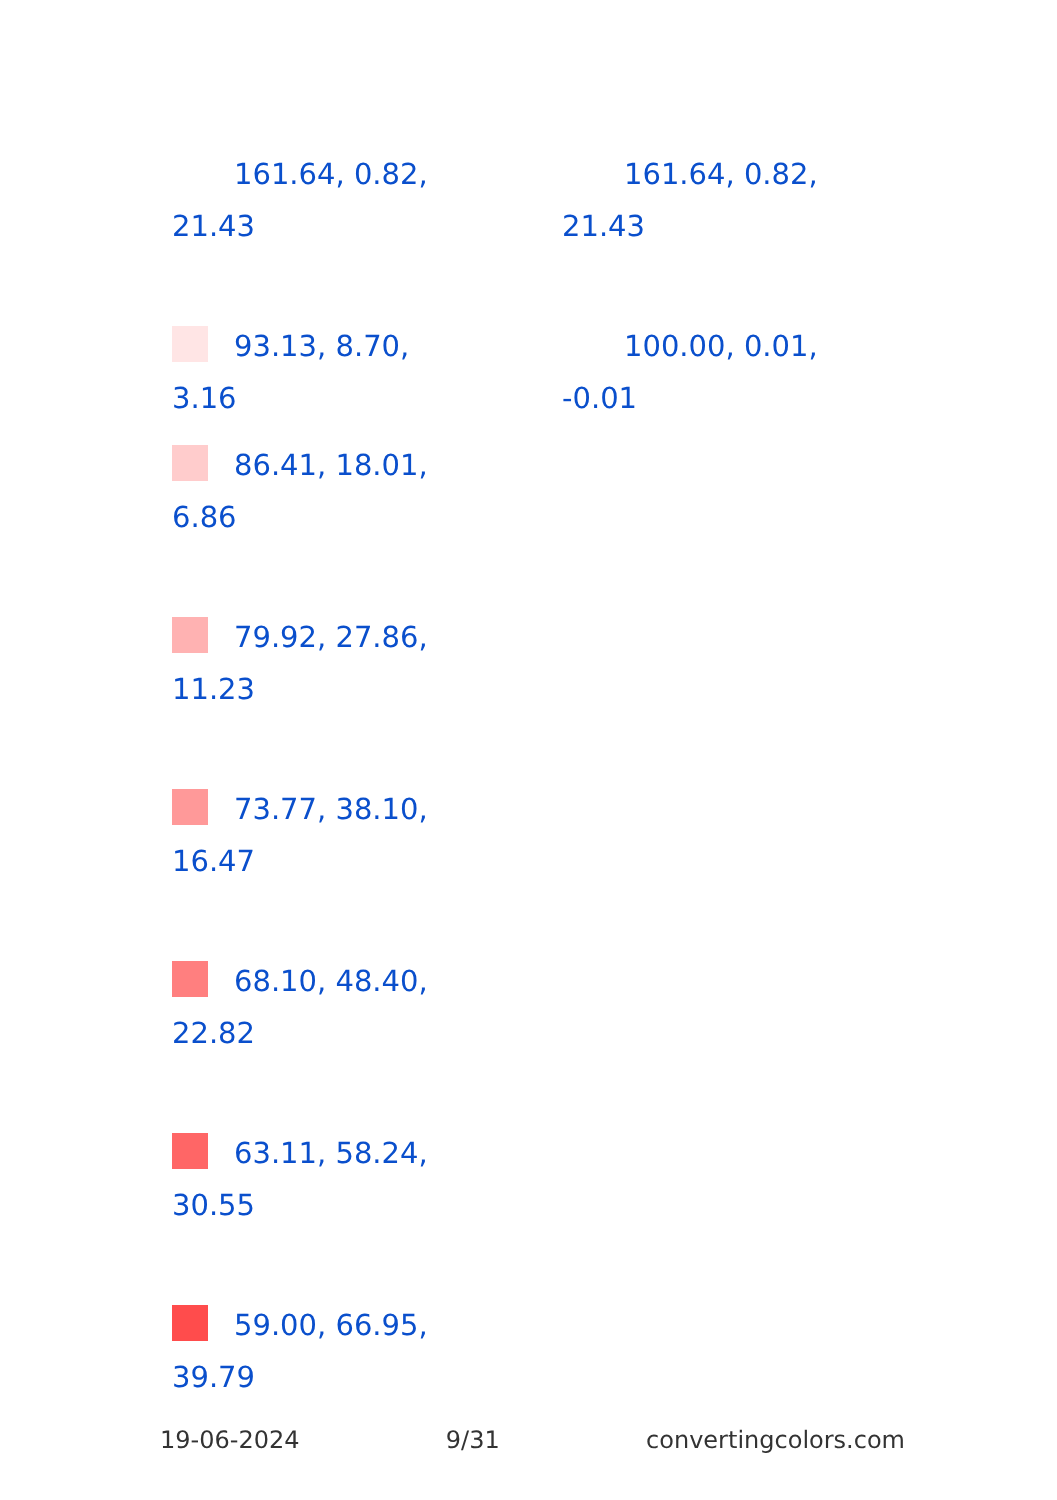161.64, 0.82, 21.43
93.13, 8.70, 3.16
86.41, 18.01, 6.86
79.92, 27.86, 11.23
73.77, 38.10, 16.47
68.10, 48.40, 22.82
63.11, 58.24, 30.55
59.00, 66.95, 39.79
161.64, 0.82, 21.43
100.00, 0.01, -0.01
19-06-2024 9/31 convertingcolors.com